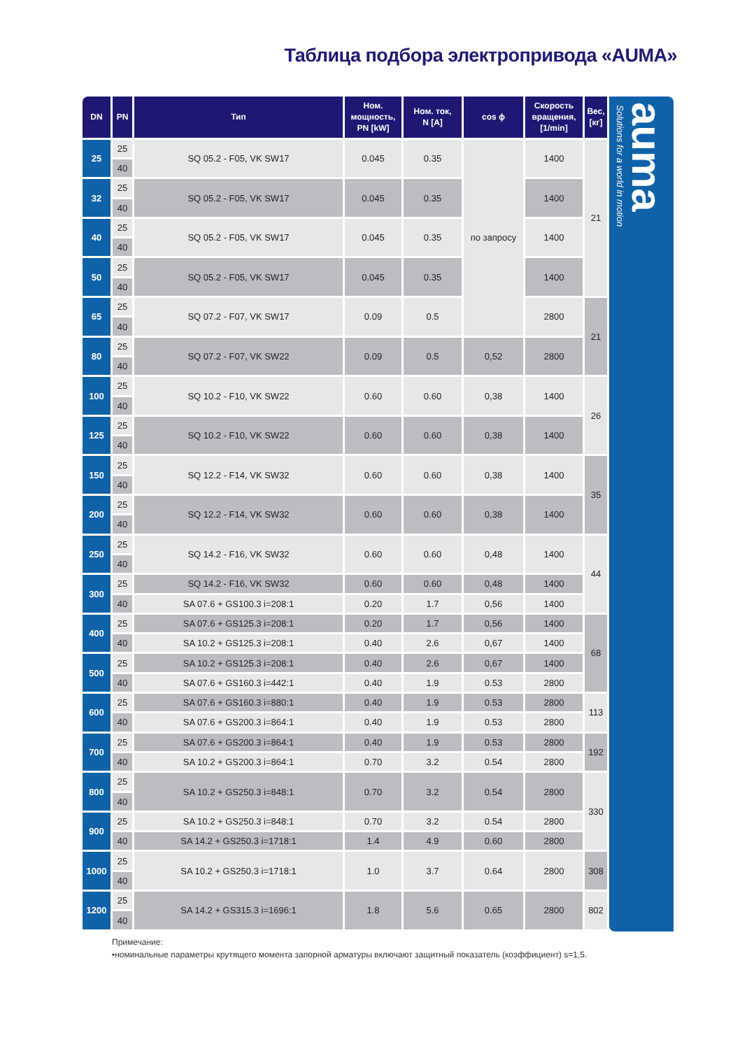Таблица подбора электропривода «AUMA»
| DN | PN | Тип | Ном. мощность, PN [kW] | Ном. ток, N [A] | cos ϕ | Скорость вращения, [1/min] | Вес, [кг] |
| --- | --- | --- | --- | --- | --- | --- | --- |
| 25 | 25 | SQ 05.2 - F05, VK SW17 | 0.045 | 0.35 | по запросу | 1400 | 21 |
| | 40 | | | | | | |
| 32 | 25 | SQ 05.2 - F05, VK SW17 | 0.045 | 0.35 | | 1400 | |
| | 40 | | | | | | |
| 40 | 25 | SQ 05.2 - F05, VK SW17 | 0.045 | 0.35 | | 1400 | |
| | 40 | | | | | | |
| 50 | 25 | SQ 05.2 - F05, VK SW17 | 0.045 | 0.35 | | 1400 | |
| | 40 | | | | | | |
| 65 | 25 | SQ 07.2 - F07, VK SW17 | 0.09 | 0.5 | | 2800 | 21 |
| | 40 | | | | | | |
| 80 | 25 | SQ 07.2 - F07, VK SW22 | 0.09 | 0.5 | 0,52 | 2800 | |
| | 40 | | | | | | |
| 100 | 25 | SQ 10.2 - F10, VK SW22 | 0.60 | 0.60 | 0,38 | 1400 | 26 |
| | 40 | | | | | | |
| 125 | 25 | SQ 10.2 - F10, VK SW22 | 0.60 | 0.60 | 0,38 | 1400 | |
| | 40 | | | | | | |
| 150 | 25 | SQ 12.2 - F14, VK SW32 | 0.60 | 0.60 | 0,38 | 1400 | 35 |
| | 40 | | | | | | |
| 200 | 25 | SQ 12.2 - F14, VK SW32 | 0.60 | 0.60 | 0,38 | 1400 | |
| | 40 | | | | | | |
| 250 | 25 | SQ 14.2 - F16, VK SW32 | 0.60 | 0.60 | 0,48 | 1400 | 44 |
| | 40 | | | | | | |
| 300 | 25 | SQ 14.2 - F16, VK SW32 | 0.60 | 0.60 | 0,48 | 1400 | |
| | 40 | SA 07.6 + GS100.3 i=208:1 | 0.20 | 1.7 | 0,56 | 1400 | |
| 400 | 25 | SA 07.6 + GS125.3 i=208:1 | 0.20 | 1.7 | 0,56 | 1400 | 68 |
| | 40 | SA 10.2 + GS125.3 i=208:1 | 0.40 | 2.6 | 0,67 | 1400 | |
| 500 | 25 | SA 10.2 + GS125.3 i=208:1 | 0.40 | 2.6 | 0,67 | 1400 | |
| | 40 | SA 07.6 + GS160.3 i=442:1 | 0.40 | 1.9 | 0.53 | 2800 | |
| 600 | 25 | SA 07.6 + GS160.3 i=880:1 | 0.40 | 1.9 | 0.53 | 2800 | 113 |
| | 40 | SA 07.6 + GS200.3 i=864:1 | 0.40 | 1.9 | 0.53 | 2800 | |
| 700 | 25 | SA 07.6 + GS200.3 i=864:1 | 0.40 | 1.9 | 0.53 | 2800 | 192 |
| | 40 | SA 10.2 + GS200.3 i=864:1 | 0.70 | 3.2 | 0.54 | 2800 | |
| 800 | 25 | SA 10.2 + GS250.3 i=848:1 | 0.70 | 3.2 | 0.54 | 2800 | 330 |
| | 40 | | | | | | |
| 900 | 25 | SA 10.2 + GS250.3 i=848:1 | 0.70 | 3.2 | 0.54 | 2800 | |
| | 40 | SA 14.2 + GS250.3 i=1718:1 | 1.4 | 4.9 | 0.60 | 2800 | |
| 1000 | 25 | SA 10.2 + GS250.3 i=1718:1 | 1.0 | 3.7 | 0.64 | 2800 | 308 |
| | 40 | | | | | | |
| 1200 | 25 | SA 14.2 + GS315.3 i=1696:1 | 1.8 | 5.6 | 0.65 | 2800 | 802 |
| | 40 | | | | | | |
Solutions for a world in motion
auma
Примечание:
•номинальные параметры крутящего момента запорной арматуры включают защитный показатель (коэффициент) s=1,5.